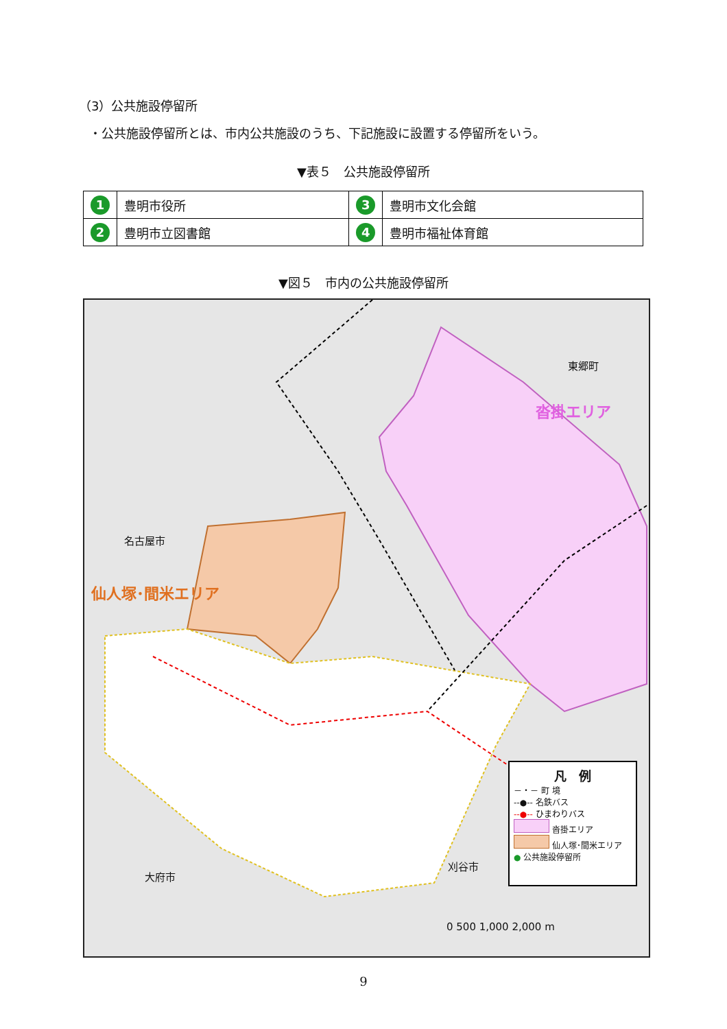（3）公共施設停留所
・公共施設停留所とは、市内公共施設のうち、下記施設に設置する停留所をいう。
▼表５　公共施設停留所
| 1 | 豊明市役所 | 3 | 豊明市文化会館 |
| 2 | 豊明市立図書館 | 4 | 豊明市福祉体育館 |
▼図５　市内の公共施設停留所
名古屋市
仙人塚･間米エリア
東郷町
沓掛エリア
大府市
刈谷市
0 500 1,000 2,000 m
凡　例
－・－ 町 境
--●-- 名鉄バス
--●-- ひまわりバス
沓掛エリア
仙人塚･間米エリア
● 公共施設停留所
9